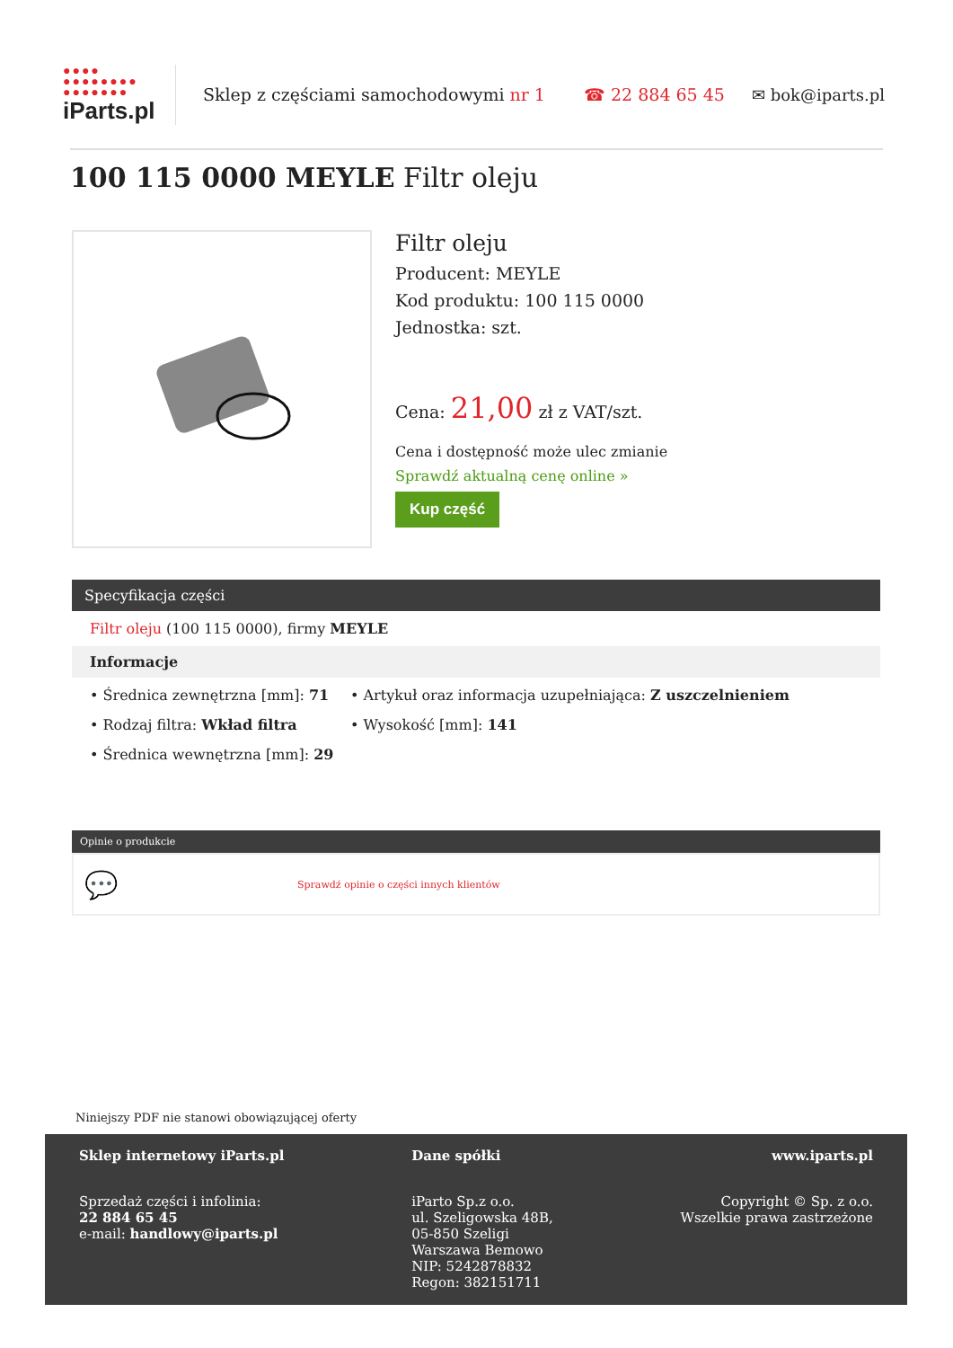●●●●
●●●●●●●●
●●●●●●●
iParts.pl
Sklep z częściami samochodowymi nr 1
☎ 22 884 65 45 ✉ bok@iparts.pl
100 115 0000 MEYLE Filtr oleju
Filtr oleju
Producent: MEYLE
Kod produktu: 100 115 0000
Jednostka: szt.
Cena: 21,00 zł z VAT/szt.
Cena i dostępność może ulec zmianie
Sprawdź aktualną cenę online »
Kup część
Specyfikacja części
Filtr oleju (100 115 0000), firmy MEYLE
Informacje
• Średnica zewnętrzna [mm]: 71
• Artykuł oraz informacja uzupełniająca: Z uszczelnieniem
• Rodzaj filtra: Wkład filtra
• Wysokość [mm]: 141
• Średnica wewnętrzna [mm]: 29
Opinie o produkcie
💬 Sprawdź opinie o części innych klientów
Niniejszy PDF nie stanowi obowiązującej oferty
Sklep internetowy iParts.pl
Sprzedaż części i infolinia:
22 884 65 45
e-mail: handlowy@iparts.pl
Dane spółki
iParto Sp.z o.o.
ul. Szeligowska 48B,
05-850 Szeligi
Warszawa Bemowo
NIP: 5242878832
Regon: 382151711
www.iparts.pl
Copyright © Sp. z o.o.
Wszelkie prawa zastrzeżone